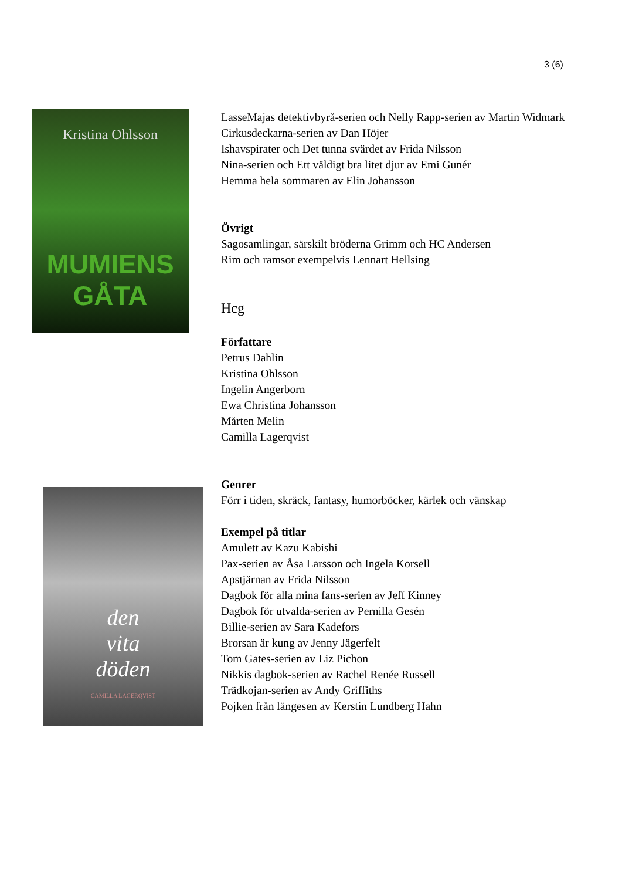3 (6)
Kristina Ohlsson
MUMIENS
GÅTA
LasseMajas detektivbyrå-serien och Nelly Rapp-serien av Martin Widmark
Cirkusdeckarna-serien av Dan Höjer
Ishavspirater och Det tunna svärdet av Frida Nilsson
Nina-serien och Ett väldigt bra litet djur av Emi Gunér
Hemma hela sommaren av Elin Johansson
Övrigt
Sagosamlingar, särskilt bröderna Grimm och HC Andersen
Rim och ramsor exempelvis Lennart Hellsing
Hcg
Författare
Petrus Dahlin
Kristina Ohlsson
Ingelin Angerborn
Ewa Christina Johansson
Mårten Melin
Camilla Lagerqvist
Genrer
Förr i tiden, skräck, fantasy, humorböcker, kärlek och vänskap
Exempel på titlar
Amulett av Kazu Kabishi
Pax-serien av Åsa Larsson och Ingela Korsell
Apstjärnan av Frida Nilsson
Dagbok för alla mina fans-serien av Jeff Kinney
Dagbok för utvalda-serien av Pernilla Gesén
Billie-serien av Sara Kadefors
Brorsan är kung av Jenny Jägerfelt
Tom Gates-serien av Liz Pichon
Nikkis dagbok-serien av Rachel Renée Russell
Trädkojan-serien av Andy Griffiths
Pojken från längesen av Kerstin Lundberg Hahn
den
vita
döden
CAMILLA LAGERQVIST